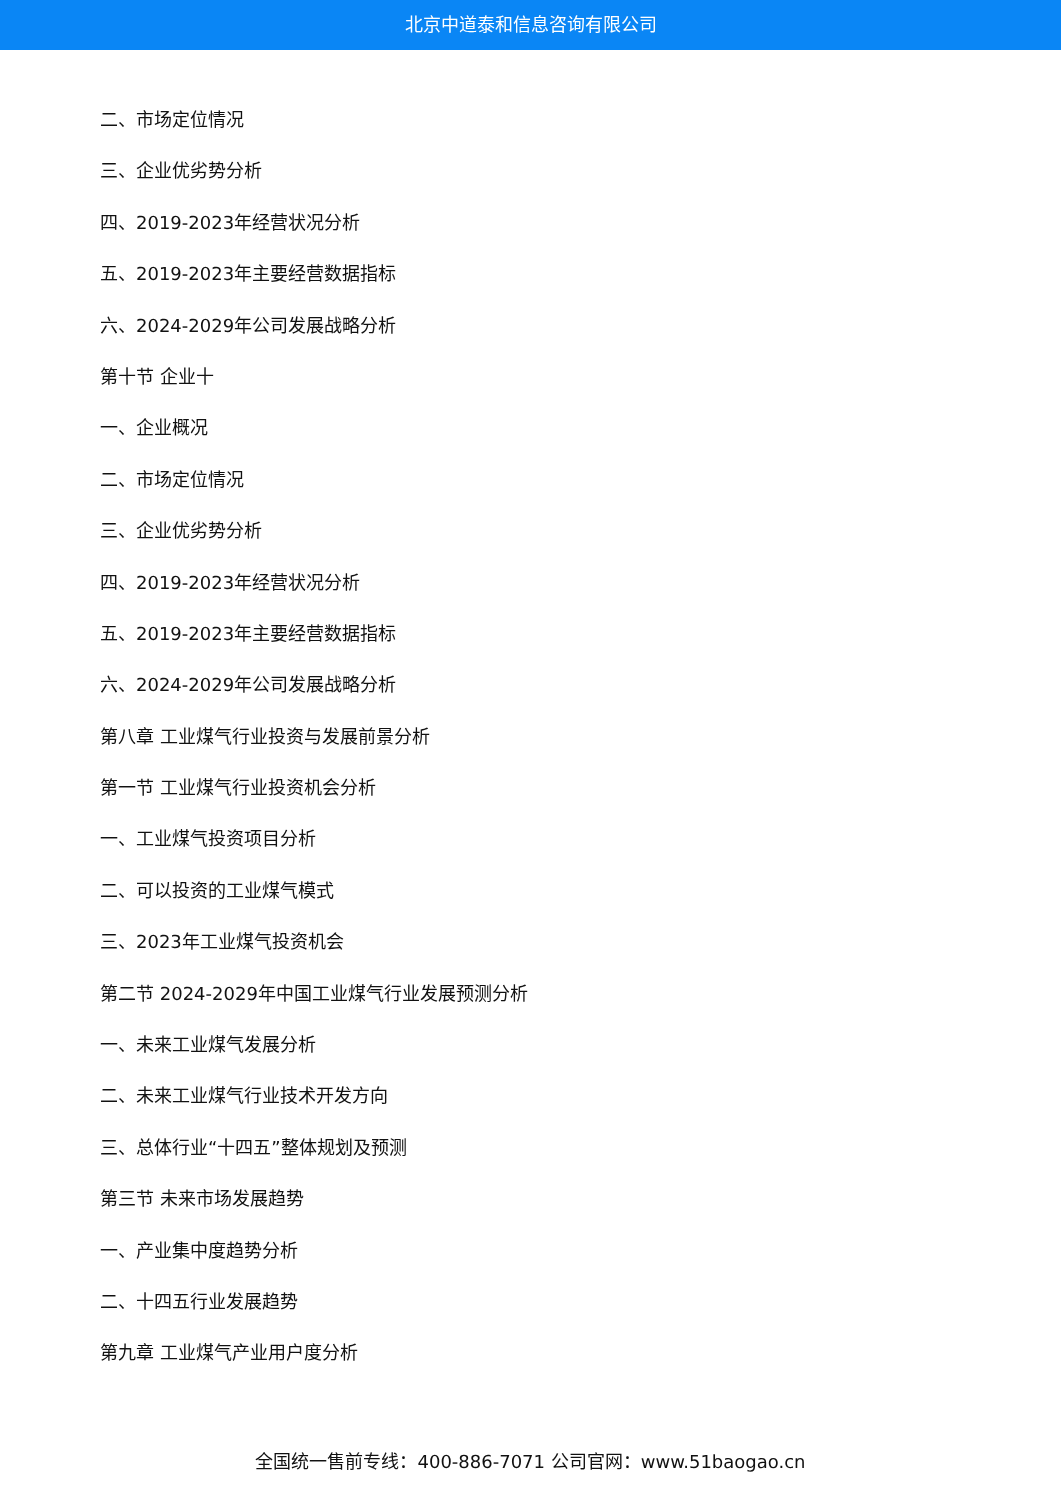北京中道泰和信息咨询有限公司
二、市场定位情况
三、企业优劣势分析
四、2019-2023年经营状况分析
五、2019-2023年主要经营数据指标
六、2024-2029年公司发展战略分析
第十节 企业十
一、企业概况
二、市场定位情况
三、企业优劣势分析
四、2019-2023年经营状况分析
五、2019-2023年主要经营数据指标
六、2024-2029年公司发展战略分析
第八章 工业煤气行业投资与发展前景分析
第一节 工业煤气行业投资机会分析
一、工业煤气投资项目分析
二、可以投资的工业煤气模式
三、2023年工业煤气投资机会
第二节 2024-2029年中国工业煤气行业发展预测分析
一、未来工业煤气发展分析
二、未来工业煤气行业技术开发方向
三、总体行业“十四五”整体规划及预测
第三节 未来市场发展趋势
一、产业集中度趋势分析
二、十四五行业发展趋势
第九章 工业煤气产业用户度分析
全国统一售前专线：400-886-7071 公司官网：www.51baogao.cn